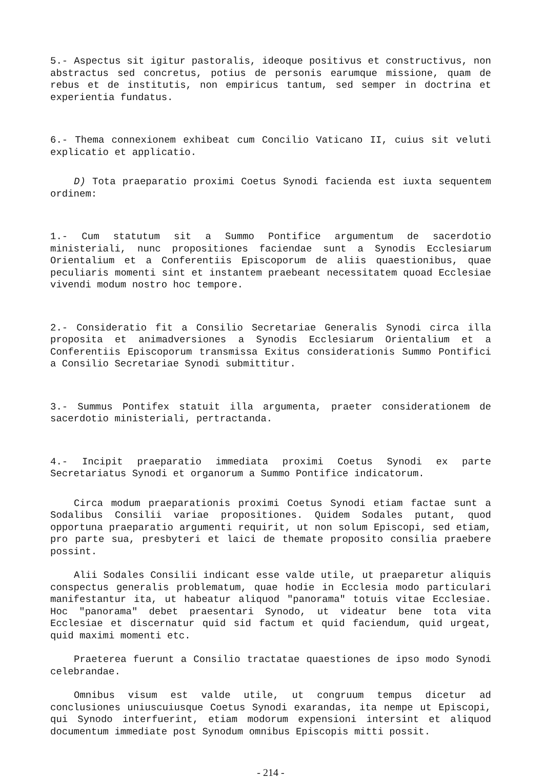5.- Aspectus sit igitur pastoralis, ideoque positivus et constructivus, non abstractus sed concretus, potius de personis earumque missione, quam de rebus et de institutis, non empiricus tantum, sed semper in doctrina et experientia fundatus.
6.- Thema connexionem exhibeat cum Concilio Vaticano II, cuius sit veluti explicatio et applicatio.
D) Tota praeparatio proximi Coetus Synodi facienda est iuxta sequentem ordinem:
1.- Cum statutum sit a Summo Pontifice argumentum de sacerdotio ministeriali, nunc propositiones faciendae sunt a Synodis Ecclesiarum Orientalium et a Conferentiis Episcoporum de aliis quaestionibus, quae peculiaris momenti sint et instantem praebeant necessitatem quoad Ecclesiae vivendi modum nostro hoc tempore.
2.- Consideratio fit a Consilio Secretariae Generalis Synodi circa illa proposita et animadversiones a Synodis Ecclesiarum Orientalium et a Conferentiis Episcoporum transmissa Exitus considerationis Summo Pontifici a Consilio Secretariae Synodi submittitur.
3.- Summus Pontifex statuit illa argumenta, praeter considerationem de sacerdotio ministeriali, pertractanda.
4.- Incipit praeparatio immediata proximi Coetus Synodi ex parte Secretariatus Synodi et organorum a Summo Pontifice indicatorum.
Circa modum praeparationis proximi Coetus Synodi etiam factae sunt a Sodalibus Consilii variae propositiones. Quidem Sodales putant, quod opportuna praeparatio argumenti requirit, ut non solum Episcopi, sed etiam, pro parte sua, presbyteri et laici de themate proposito consilia praebere possint.
Alii Sodales Consilii indicant esse valde utile, ut praeparetur aliquis conspectus generalis problematum, quae hodie in Ecclesia modo particulari manifestantur ita, ut habeatur aliquod "panorama" totuis vitae Ecclesiae. Hoc "panorama" debet praesentari Synodo, ut videatur bene tota vita Ecclesiae et discernatur quid sid factum et quid faciendum, quid urgeat, quid maximi momenti etc.
Praeterea fuerunt a Consilio tractatae quaestiones de ipso modo Synodi celebrandae.
Omnibus visum est valde utile, ut congruum tempus dicetur ad conclusiones uniuscuiusque Coetus Synodi exarandas, ita nempe ut Episcopi, qui Synodo interfuerint, etiam modorum expensioni intersint et aliquod documentum immediate post Synodum omnibus Episcopis mitti possit.
- 214 -